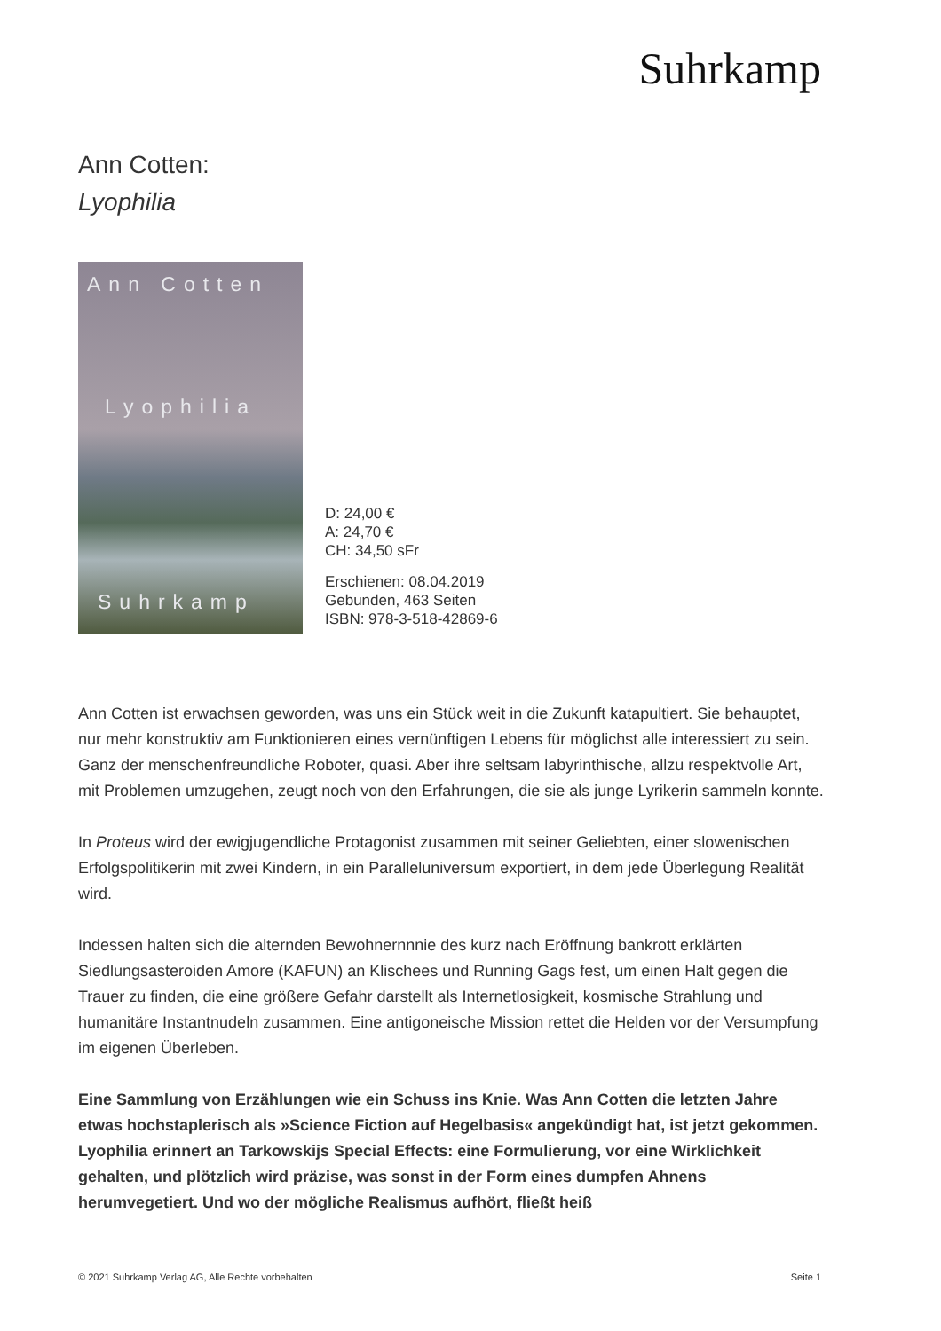Suhrkamp
Ann Cotten:
Lyophilia
Ann Cotten
Lyophilia
Suhrkamp
D: 24,00 €
A: 24,70 €
CH: 34,50 sFr
Erschienen: 08.04.2019
Gebunden, 463 Seiten
ISBN: 978-3-518-42869-6
Ann Cotten ist erwachsen geworden, was uns ein Stück weit in die Zukunft katapultiert. Sie behauptet, nur mehr konstruktiv am Funktionieren eines vernünftigen Lebens für möglichst alle interessiert zu sein. Ganz der menschenfreundliche Roboter, quasi. Aber ihre seltsam labyrinthische, allzu respektvolle Art, mit Problemen umzugehen, zeugt noch von den Erfahrungen, die sie als junge Lyrikerin sammeln konnte.
In Proteus wird der ewigjugendliche Protagonist zusammen mit seiner Geliebten, einer slowenischen Erfolgspolitikerin mit zwei Kindern, in ein Paralleluniversum exportiert, in dem jede Überlegung Realität wird.
Indessen halten sich die alternden Bewohnernnnie des kurz nach Eröffnung bankrott erklärten Siedlungsasteroiden Amore (KAFUN) an Klischees und Running Gags fest, um einen Halt gegen die Trauer zu finden, die eine größere Gefahr darstellt als Internetlosigkeit, kosmische Strahlung und humanitäre Instantnudeln zusammen. Eine antigoneische Mission rettet die Helden vor der Versumpfung im eigenen Überleben.
Eine Sammlung von Erzählungen wie ein Schuss ins Knie. Was Ann Cotten die letzten Jahre etwas hochstaplerisch als »Science Fiction auf Hegelbasis« angekündigt hat, ist jetzt gekommen. Lyophilia erinnert an Tarkowskijs Special Effects: eine Formulierung, vor eine Wirklichkeit gehalten, und plötzlich wird präzise, was sonst in der Form eines dumpfen Ahnens herumvegetiert. Und wo der mögliche Realismus aufhört, fließt heiß
© 2021 Suhrkamp Verlag AG, Alle Rechte vorbehalten Seite 1